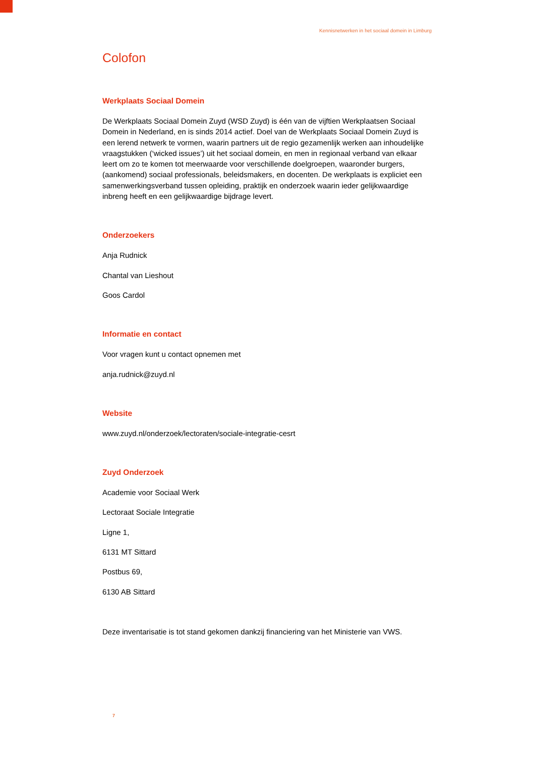Kennisnetwerken in het sociaal domein in Limburg
Colofon
Werkplaats Sociaal Domein
De Werkplaats Sociaal Domein Zuyd (WSD Zuyd) is één van de vijftien Werkplaatsen Sociaal Domein in Nederland, en is sinds 2014 actief. Doel van de Werkplaats Sociaal Domein Zuyd is een lerend netwerk te vormen, waarin partners uit de regio gezamenlijk werken aan inhoudelijke vraagstukken (‘wicked issues’) uit het sociaal domein, en men in regionaal verband van elkaar leert om zo te komen tot meerwaarde voor verschillende doelgroepen, waaronder burgers, (aankomend) sociaal professionals, beleidsmakers, en docenten. De werkplaats is expliciet een samenwerkingsverband tussen opleiding, praktijk en onderzoek waarin ieder gelijkwaardige inbreng heeft en een gelijkwaardige bijdrage levert.
Onderzoekers
Anja Rudnick
Chantal van Lieshout
Goos Cardol
Informatie en contact
Voor vragen kunt u contact opnemen met
anja.rudnick@zuyd.nl
Website
www.zuyd.nl/onderzoek/lectoraten/sociale-integratie-cesrt
Zuyd Onderzoek
Academie voor Sociaal Werk
Lectoraat Sociale Integratie
Ligne 1,
6131 MT Sittard
Postbus 69,
6130 AB Sittard
Deze inventarisatie is tot stand gekomen dankzij financiering van het Ministerie van VWS.
7